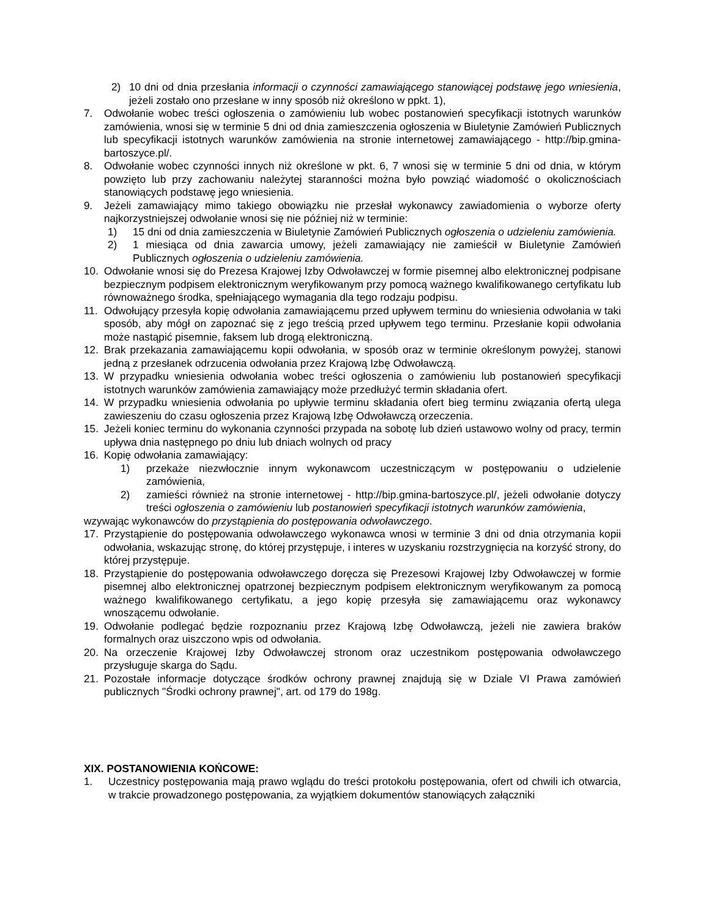2) 10 dni od dnia przesłania informacji o czynności zamawiającego stanowiącej podstawę jego wniesienia, jeżeli zostało ono przesłane w inny sposób niż określono w ppkt. 1),
7. Odwołanie wobec treści ogłoszenia o zamówieniu lub wobec postanowień specyfikacji istotnych warunków zamówienia, wnosi się w terminie 5 dni od dnia zamieszczenia ogłoszenia w Biuletynie Zamówień Publicznych lub specyfikacji istotnych warunków zamówienia na stronie internetowej zamawiającego - http://bip.gmina-bartoszyce.pl/.
8. Odwołanie wobec czynności innych niż określone w pkt. 6, 7 wnosi się w terminie 5 dni od dnia, w którym powzięto lub przy zachowaniu należytej staranności można było powziąć wiadomość o okolicznościach stanowiących podstawę jego wniesienia.
9. Jeżeli zamawiający mimo takiego obowiązku nie przesłał wykonawcy zawiadomienia o wyborze oferty najkorzystniejszej odwołanie wnosi się nie później niż w terminie:
1) 15 dni od dnia zamieszczenia w Biuletynie Zamówień Publicznych ogłoszenia o udzieleniu zamówienia.
2) 1 miesiąca od dnia zawarcia umowy, jeżeli zamawiający nie zamieścił w Biuletynie Zamówień Publicznych ogłoszenia o udzieleniu zamówienia.
10. Odwołanie wnosi się do Prezesa Krajowej Izby Odwoławczej w formie pisemnej albo elektronicznej podpisane bezpiecznym podpisem elektronicznym weryfikowanym przy pomocą ważnego kwalifikowanego certyfikatu lub równoważnego środka, spełniającego wymagania dla tego rodzaju podpisu.
11. Odwołujący przesyła kopię odwołania zamawiającemu przed upływem terminu do wniesienia odwołania w taki sposób, aby mógł on zapoznać się z jego treścią przed upływem tego terminu. Przesłanie kopii odwołania może nastąpić pisemnie, faksem lub drogą elektroniczną.
12. Brak przekazania zamawiającemu kopii odwołania, w sposób oraz w terminie określonym powyżej, stanowi jedną z przesłanek odrzucenia odwołania przez Krajową Izbę Odwoławczą.
13. W przypadku wniesienia odwołania wobec treści ogłoszenia o zamówieniu lub postanowień specyfikacji istotnych warunków zamówienia zamawiający może przedłużyć termin składania ofert.
14. W przypadku wniesienia odwołania po upływie terminu składania ofert bieg terminu związania ofertą ulega zawieszeniu do czasu ogłoszenia przez Krajową Izbę Odwoławczą orzeczenia.
15. Jeżeli koniec terminu do wykonania czynności przypada na sobotę lub dzień ustawowo wolny od pracy, termin upływa dnia następnego po dniu lub dniach wolnych od pracy
16. Kopię odwołania zamawiający:
1) przekaże niezwłocznie innym wykonawcom uczestniczącym w postępowaniu o udzielenie zamówienia,
2) zamieści również na stronie internetowej - http://bip.gmina-bartoszyce.pl/, jeżeli odwołanie dotyczy treści ogłoszenia o zamówieniu lub postanowień specyfikacji istotnych warunków zamówienia,
wzywając wykonawców do przystąpienia do postępowania odwoławczego.
17. Przystąpienie do postępowania odwoławczego wykonawca wnosi w terminie 3 dni od dnia otrzymania kopii odwołania, wskazując stronę, do której przystępuje, i interes w uzyskaniu rozstrzygnięcia na korzyść strony, do której przystępuje.
18. Przystąpienie do postępowania odwoławczego doręcza się Prezesowi Krajowej Izby Odwoławczej w formie pisemnej albo elektronicznej opatrzonej bezpiecznym podpisem elektronicznym weryfikowanym za pomocą ważnego kwalifikowanego certyfikatu, a jego kopię przesyła się zamawiającemu oraz wykonawcy wnoszącemu odwołanie.
19. Odwołanie podlegać będzie rozpoznaniu przez Krajową Izbę Odwoławczą, jeżeli nie zawiera braków formalnych oraz uiszczono wpis od odwołania.
20. Na orzeczenie Krajowej Izby Odwoławczej stronom oraz uczestnikom postępowania odwoławczego przysługuje skarga do Sądu.
21. Pozostałe informacje dotyczące środków ochrony prawnej znajdują się w Dziale VI Prawa zamówień publicznych "Środki ochrony prawnej", art. od 179 do 198g.
XIX. POSTANOWIENIA KOŃCOWE:
1. Uczestnicy postępowania mają prawo wglądu do treści protokołu postępowania, ofert od chwili ich otwarcia, w trakcie prowadzonego postępowania, za wyjątkiem dokumentów stanowiących załączniki